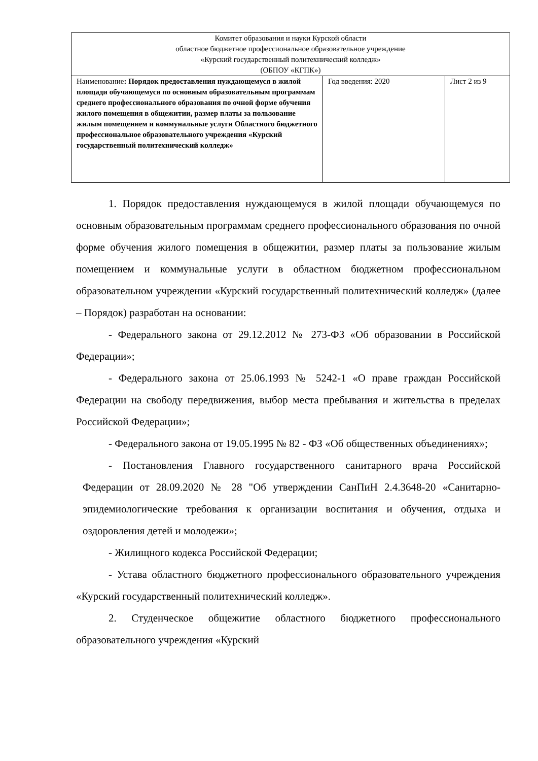| Комитет образования и науки Курской области областное бюджетное профессиональное образовательное учреждение «Курский государственный политехнический колледж» (ОБПОУ «КГПК») | | |
| Наименование : Порядок предоставления нуждающемуся в жилой площади обучающемуся по основным образовательным программам среднего профессионального образования по очной форме обучения жилого помещения в общежитии, размер платы за пользование жилым помещением и коммунальные услуги Областного бюджетного профессиональное образовательного учреждения «Курский государственный политехнический колледж» | Год введения: 2020 | Лист 2 из 9 |
1. Порядок предоставления нуждающемуся в жилой площади обучающемуся по основным образовательным программам среднего профессионального образования по очной форме обучения жилого помещения в общежитии, размер платы за пользование жилым помещением и коммунальные услуги в областном бюджетном профессиональном образовательном учреждении «Курский государственный политехнический колледж» (далее – Порядок) разработан на основании:
- Федерального закона от 29.12.2012 № 273-ФЗ «Об образовании в Российской Федерации»;
- Федерального закона от 25.06.1993 № 5242-1 «О праве граждан Российской Федерации на свободу передвижения, выбор места пребывания и жительства в пределах Российской Федерации»;
- Федерального закона от 19.05.1995 № 82 - ФЗ «Об общественных объединениях»;
- Постановления Главного государственного санитарного врача Российской Федерации от 28.09.2020 № 28 "Об утверждении СанПиН 2.4.3648-20 «Санитарно-эпидемиологические требования к организации воспитания и обучения, отдыха и оздоровления детей и молодежи»;
- Жилищного кодекса Российской Федерации;
- Устава областного бюджетного профессионального образовательного учреждения «Курский государственный политехнический колледж».
2. Студенческое общежитие областного бюджетного профессионального образовательного учреждения «Курский